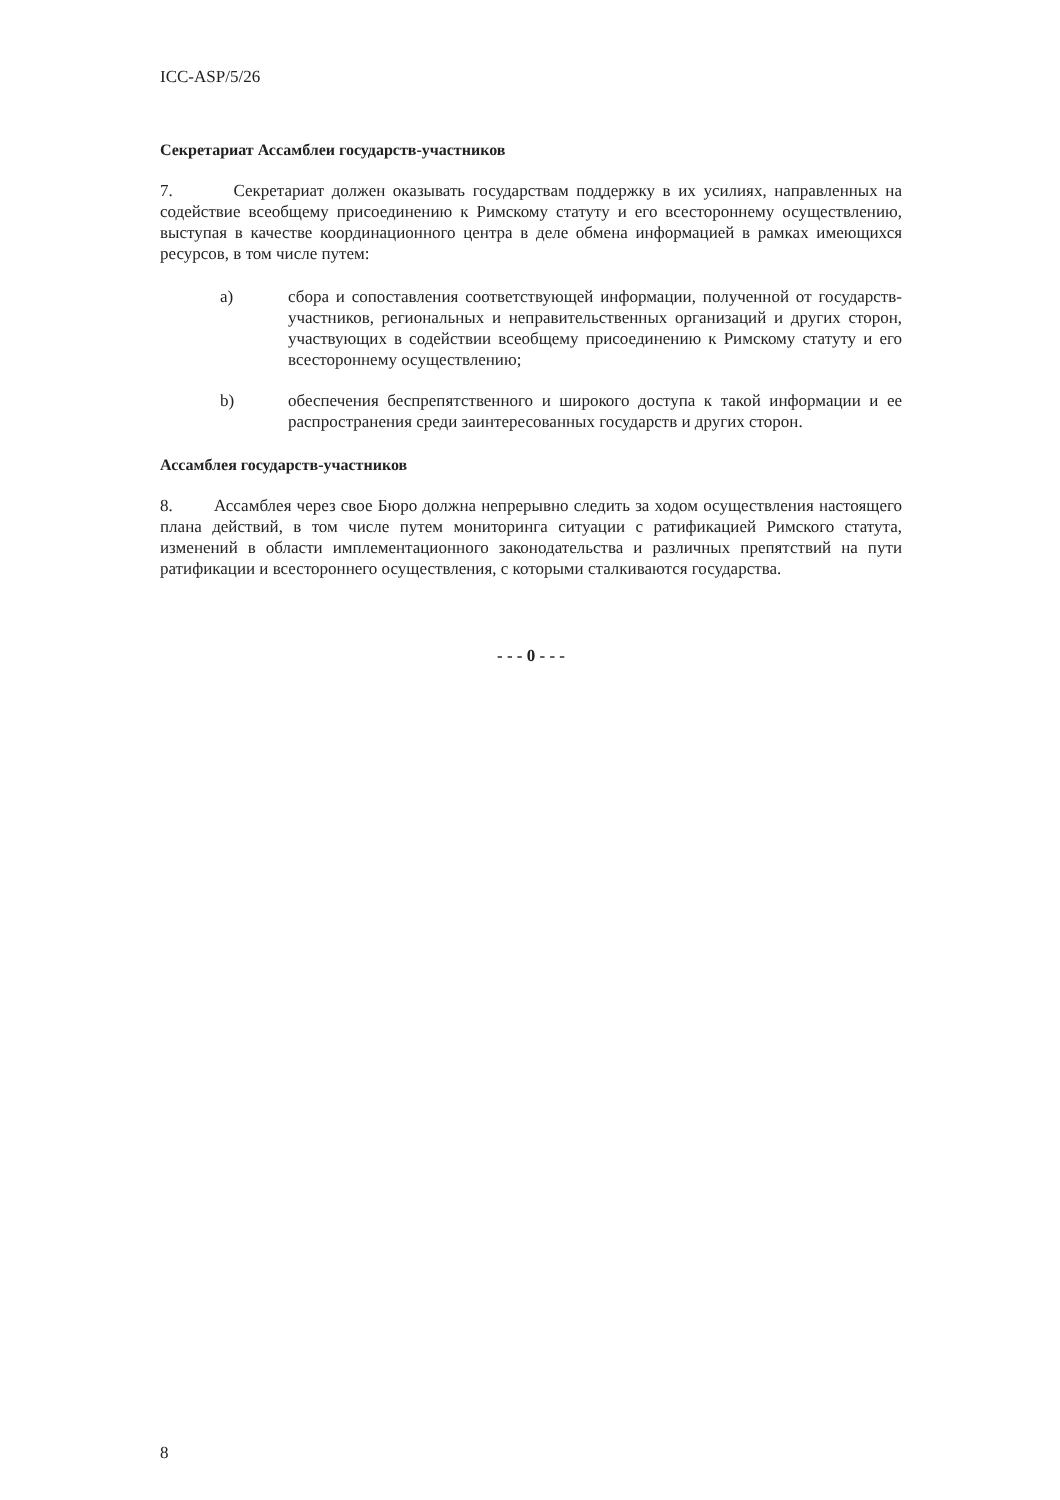ICC-ASP/5/26
Секретариат Ассамблеи государств-участников
7. Секретариат должен оказывать государствам поддержку в их усилиях, направленных на содействие всеобщему присоединению к Римскому статуту и его всестороннему осуществлению, выступая в качестве координационного центра в деле обмена информацией в рамках имеющихся ресурсов, в том числе путем:
a) сбора и сопоставления соответствующей информации, полученной от государств-участников, региональных и неправительственных организаций и других сторон, участвующих в содействии всеобщему присоединению к Римскому статуту и его всестороннему осуществлению;
b) обеспечения беспрепятственного и широкого доступа к такой информации и ее распространения среди заинтересованных государств и других сторон.
Ассамблея государств-участников
8. Ассамблея через свое Бюро должна непрерывно следить за ходом осуществления настоящего плана действий, в том числе путем мониторинга ситуации с ратификацией Римского статута, изменений в области имплементационного законодательства и различных препятствий на пути ратификации и всестороннего осуществления, с которыми сталкиваются государства.
- - - 0 - - -
8